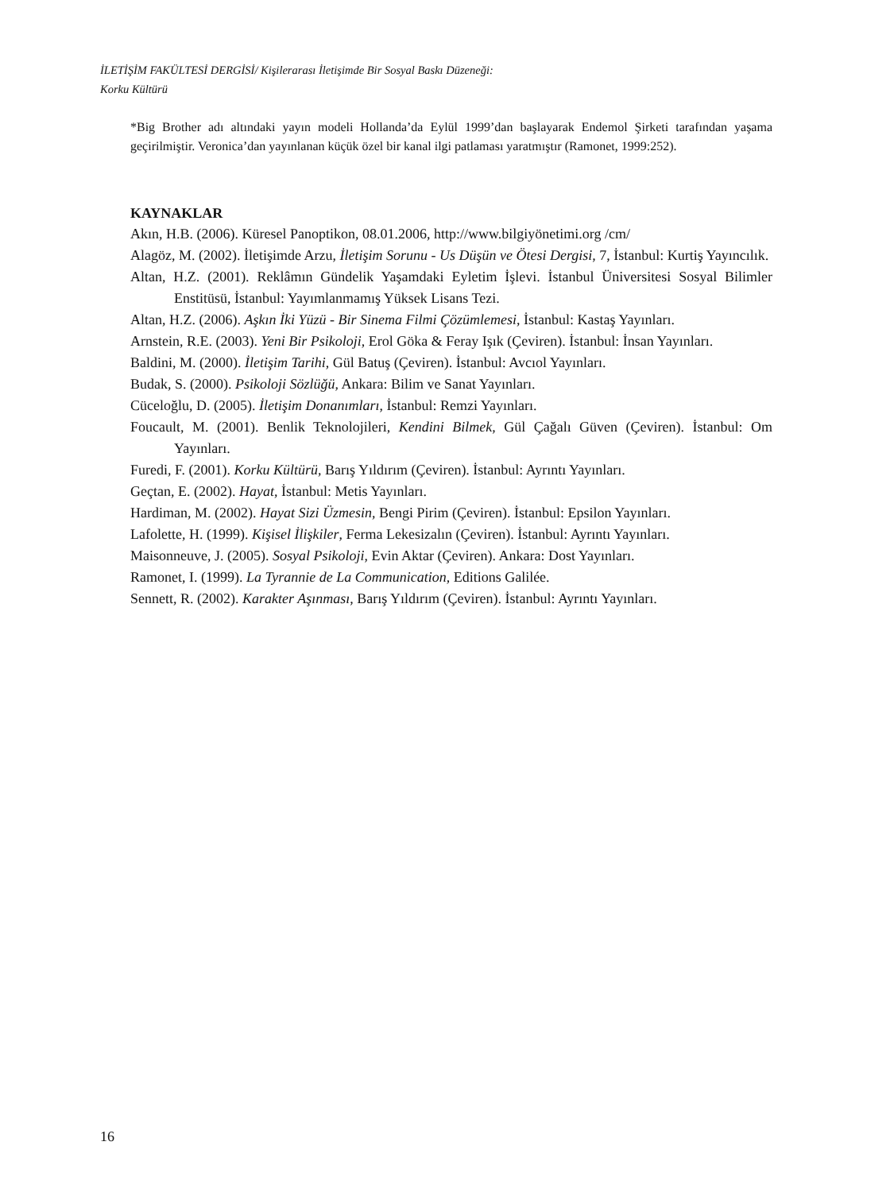İLETİŞİM FAKÜLTESİ DERGİSİ/ Kişilerarası İletişimde Bir Sosyal Baskı Düzeneği:
Korku Kültürü
*Big Brother adı altındaki yayın modeli Hollanda’da Eylül 1999’dan başlayarak Endemol Şirketi tarafından yaşama geçirilmiştir. Veronica’dan yayınlanan küçük özel bir kanal ilgi patlaması yaratmıştır (Ramonet, 1999:252).
KAYNAKLAR
Akın, H.B. (2006). Küresel Panoptikon, 08.01.2006, http://www.bilgiyönetimi.org /cm/
Alagöz, M. (2002). İletişimde Arzu, İletişim Sorunu - Us Düşün ve Ötesi Dergisi, 7, İstanbul: Kurtiş Yayıncılık.
Altan, H.Z. (2001). Reklâmın Gündelik Yaşamdaki Eyletim İşlevi. İstanbul Üniversitesi Sosyal Bilimler Enstitüsü, İstanbul: Yayımlanmamış Yüksek Lisans Tezi.
Altan, H.Z. (2006). Aşkın İki Yüzü - Bir Sinema Filmi Çözümlemesi, İstanbul: Kastaş Yayınları.
Arnstein, R.E. (2003). Yeni Bir Psikoloji, Erol Göka & Feray Işık (Çeviren). İstanbul: İnsan Yayınları.
Baldini, M. (2000). İletişim Tarihi, Gül Batuş (Çeviren). İstanbul: Avcıol Yayınları.
Budak, S. (2000). Psikoloji Sözlüğü, Ankara: Bilim ve Sanat Yayınları.
Cüceloğlu, D. (2005). İletişim Donanımları, İstanbul: Remzi Yayınları.
Foucault, M. (2001). Benlik Teknolojileri, Kendini Bilmek, Gül Çağalı Güven (Çeviren). İstanbul: Om Yayınları.
Furedi, F. (2001). Korku Kültürü, Barış Yıldırım (Çeviren). İstanbul: Ayrıntı Yayınları.
Geçtan, E. (2002). Hayat, İstanbul: Metis Yayınları.
Hardiman, M. (2002). Hayat Sizi Üzmesin, Bengi Pirim (Çeviren). İstanbul: Epsilon Yayınları.
Lafolette, H. (1999). Kişisel İlişkiler, Ferma Lekesizalın (Çeviren). İstanbul: Ayrıntı Yayınları.
Maisonneuve, J. (2005). Sosyal Psikoloji, Evin Aktar (Çeviren). Ankara: Dost Yayınları.
Ramonet, I. (1999). La Tyrannie de La Communication, Editions Galilée.
Sennett, R. (2002). Karakter Aşınması, Barış Yıldırım (Çeviren). İstanbul: Ayrıntı Yayınları.
16